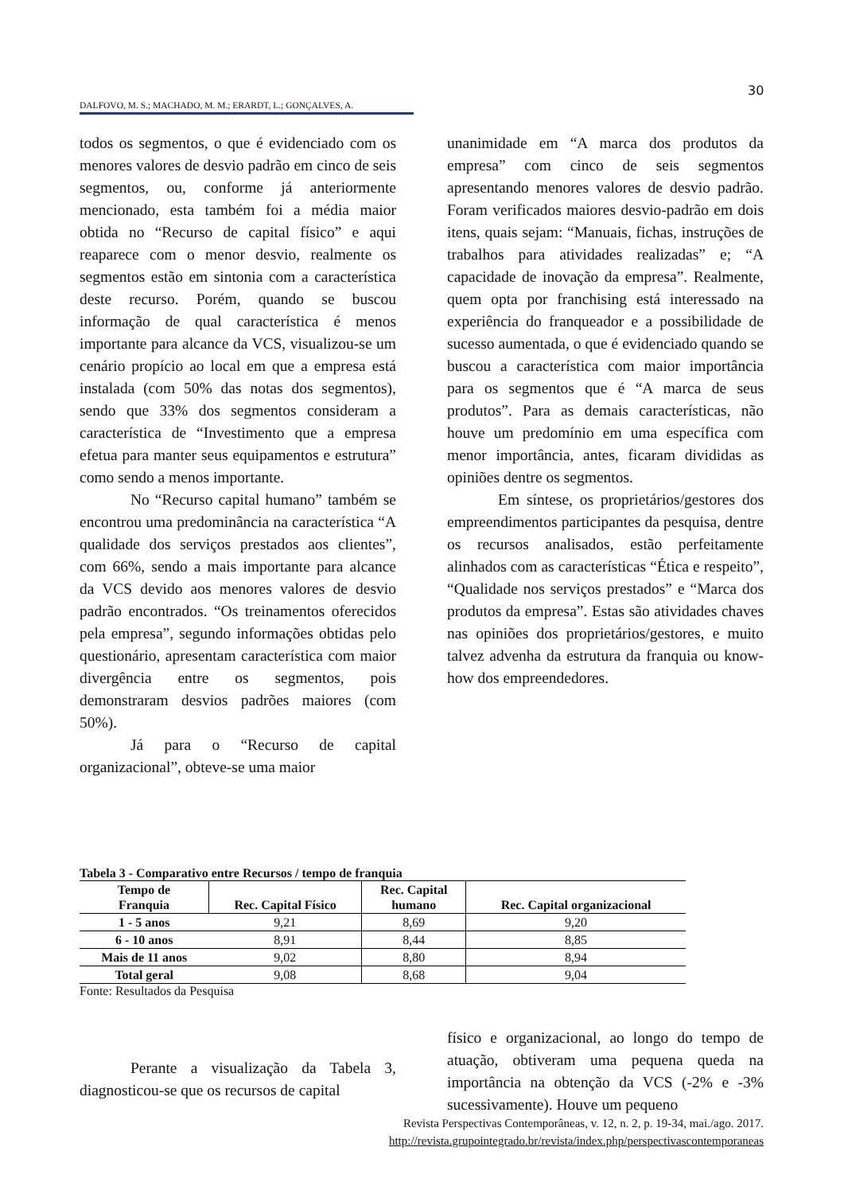30
DALFOVO, M. S.; MACHADO, M. M.; ERARDT, L.; GONÇALVES, A.
todos os segmentos, o que é evidenciado com os menores valores de desvio padrão em cinco de seis segmentos, ou, conforme já anteriormente mencionado, esta também foi a média maior obtida no “Recurso de capital físico” e aqui reaparece com o menor desvio, realmente os segmentos estão em sintonia com a característica deste recurso. Porém, quando se buscou informação de qual característica é menos importante para alcance da VCS, visualizou-se um cenário propício ao local em que a empresa está instalada (com 50% das notas dos segmentos), sendo que 33% dos segmentos consideram a característica de “Investimento que a empresa efetua para manter seus equipamentos e estrutura” como sendo a menos importante.
No “Recurso capital humano” também se encontrou uma predominância na característica “A qualidade dos serviços prestados aos clientes”, com 66%, sendo a mais importante para alcance da VCS devido aos menores valores de desvio padrão encontrados. “Os treinamentos oferecidos pela empresa”, segundo informações obtidas pelo questionário, apresentam característica com maior divergência entre os segmentos, pois demonstraram desvios padrões maiores (com 50%).
Já para o “Recurso de capital organizacional”, obteve-se uma maior
unanimidade em “A marca dos produtos da empresa” com cinco de seis segmentos apresentando menores valores de desvio padrão. Foram verificados maiores desvio-padrão em dois itens, quais sejam: “Manuais, fichas, instruções de trabalhos para atividades realizadas” e; “A capacidade de inovação da empresa”. Realmente, quem opta por franchising está interessado na experiência do franqueador e a possibilidade de sucesso aumentada, o que é evidenciado quando se buscou a característica com maior importância para os segmentos que é “A marca de seus produtos”. Para as demais características, não houve um predomínio em uma específica com menor importância, antes, ficaram divididas as opiniões dentre os segmentos.
Em síntese, os proprietários/gestores dos empreendimentos participantes da pesquisa, dentre os recursos analisados, estão perfeitamente alinhados com as características “Ética e respeito”, “Qualidade nos serviços prestados” e “Marca dos produtos da empresa”. Estas são atividades chaves nas opiniões dos proprietários/gestores, e muito talvez advenha da estrutura da franquia ou know-how dos empreendedores.
Tabela 3 - Comparativo entre Recursos / tempo de franquia
| Tempo de Franquia | Rec. Capital Físico | Rec. Capital humano | Rec. Capital organizacional |
| --- | --- | --- | --- |
| 1 - 5 anos | 9,21 | 8,69 | 9,20 |
| 6 - 10 anos | 8,91 | 8,44 | 8,85 |
| Mais de 11 anos | 9,02 | 8,80 | 8,94 |
| Total geral | 9,08 | 8,68 | 9,04 |
Fonte: Resultados da Pesquisa
Perante a visualização da Tabela 3, diagnosticou-se que os recursos de capital
físico e organizacional, ao longo do tempo de atuação, obtiveram uma pequena queda na importância na obtenção da VCS (-2% e -3% sucessivamente). Houve um pequeno
Revista Perspectivas Contemporâneas, v. 12, n. 2, p. 19-34, mai./ago. 2017.
http://revista.grupointegrado.br/revista/index.php/perspectivascontemporaneas